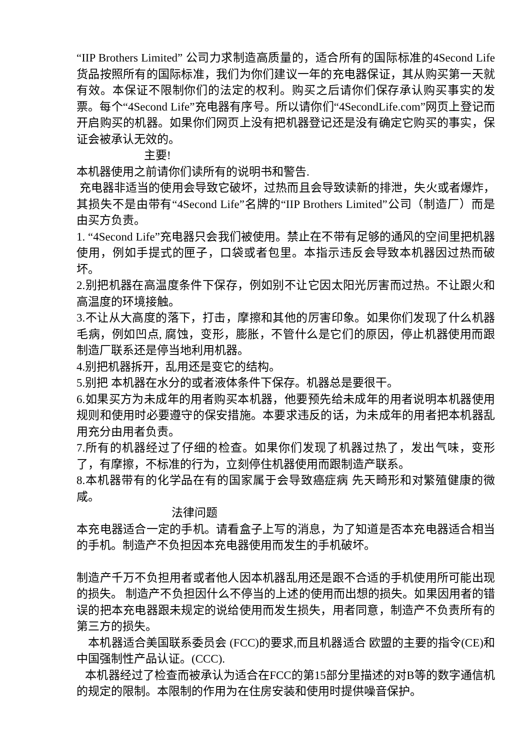“IIP Brothers Limited” 公司力求制造高质量的，适合所有的国际标准的4Second Life货品按照所有的国际标准，我们为你们建议一年的充电器保证，其从购买第一天就有效。本保证不限制你们的法定的权利。购买之后请你们保存承认购买事实的发票。每个“4Second Life”充电器有序号。所以请你们“4SecondLife.com”网页上登记而开启购买的机器。如果你们网页上没有把机器登记还是没有确定它购买的事实，保证会被承认无效的。
主要!
本机器使用之前请你们读所有的说明书和警告.
充电器非适当的使用会导致它破坏，过热而且会导致读新的排泄，失火或者爆炸，其损失不是由带有“4Second Life”名牌的“IIP Brothers Limited”公司（制造厂）而是由买方负责。
1. “4Second Life”充电器只会我们被使用。禁止在不带有足够的通风的空间里把机器使用，例如手提式的匣子，口袋或者包里。本指示违反会导致本机器因过热而破坏。
2.别把机器在高温度条件下保存，例如别不让它因太阳光厉害而过热。不让跟火和高温度的环境接触。
3.不让从大高度的落下，打击，摩擦和其他的厉害印象。如果你们发现了什么机器毛病，例如凹点, 腐蚀，变形，膨胀，不管什么是它们的原因，停止机器使用而跟制造厂联系还是停当地利用机器。
4.别把机器拆开，乱用还是变它的结构。
5.别把 本机器在水分的或者液体条件下保存。机器总是要很干。
6.如果买方为未成年的用者购买本机器，他要预先给未成年的用者说明本机器使用规则和使用时必要遵守的保安措施。本要求违反的话，为未成年的用者把本机器乱用充分由用者负责。
7.所有的机器经过了仔细的检查。如果你们发现了机器过热了，发出气味，变形了，有摩擦，不标准的行为，立刻停住机器使用而跟制造产联系。
8.本机器带有的化学品在有的国家属于会导致癌症病 先天畸形和对繁殖健康的微咸。
法律问题
本充电器适合一定的手机。请看盒子上写的消息，为了知道是否本充电器适合相当的手机。制造产不负担因本充电器使用而发生的手机破坏。
制造产千万不负担用者或者他人因本机器乱用还是跟不合适的手机使用所可能出现的损失。 制造产不负担因什么不停当的上述的使用而出想的损失。如果因用者的错误的把本充电器跟未规定的说给使用而发生损失，用者同意，制造产不负责所有的第三方的损失。
本机器适合美国联系委员会 (FCC)的要求,而且机器适合 欧盟的主要的指令(CE)和中国强制性产品认证。(CCC).
本机器经过了检查而被承认为适合在FCC的第15部分里描述的对B等的数字通信机的规定的限制。本限制的作用为在住房安装和使用时提供噪音保护。